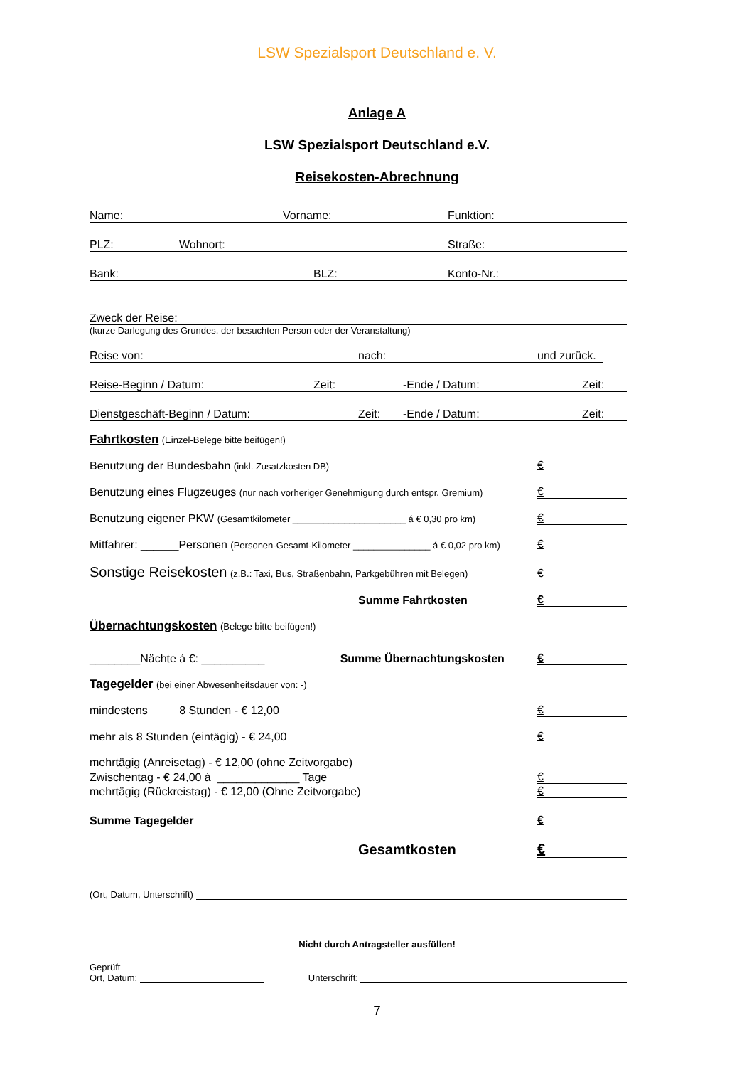LSW Spezialsport Deutschland e. V.
Anlage A
LSW Spezialsport Deutschland e.V.
Reisekosten-Abrechnung
Name: Vorname: Funktion:
PLZ: Wohnort: Straße:
Bank: BLZ: Konto-Nr.:
Zweck der Reise:
(kurze Darlegung des Grundes, der besuchten Person oder der Veranstaltung)
Reise von: nach: und zurück.
Reise-Beginn / Datum: Zeit: -Ende / Datum: Zeit:
Dienstgeschäft-Beginn / Datum: Zeit: -Ende / Datum: Zeit:
Fahrtkosten (Einzel-Belege bitte beifügen!)
Benutzung der Bundesbahn (inkl. Zusatzkosten DB) €
Benutzung eines Flugzeuges (nur nach vorheriger Genehmigung durch entspr. Gremium) €
Benutzung eigener PKW (Gesamtkilometer ______________________ á € 0,30 pro km) €
Mitfahrer: ______Personen (Personen-Gesamt-Kilometer _______________ á € 0,02 pro km) €
Sonstige Reisekosten (z.B.: Taxi, Bus, Straßenbahn, Parkgebühren mit Belegen) €
Summe Fahrtkosten €
Übernachtungskosten (Belege bitte beifügen!)
________Nächte á €: __________ Summe Übernachtungskosten €
Tagegelder (bei einer Abwesenheitsdauer von: -)
mindestens 8 Stunden - € 12,00 €
mehr als 8 Stunden (eintägig) - € 24,00 €
mehrtägig (Anreisetag) - € 12,00 (ohne Zeitvorgabe)
Zwischentag - € 24,00 à _____________ Tage €
mehrtägig (Rückreistag) - € 12,00 (Ohne Zeitvorgabe) €
Summe Tagegelder €
Gesamtkosten €
(Ort, Datum, Unterschrift)
Nicht durch Antragsteller ausfüllen!
Geprüft
Ort, Datum: Unterschrift:
7